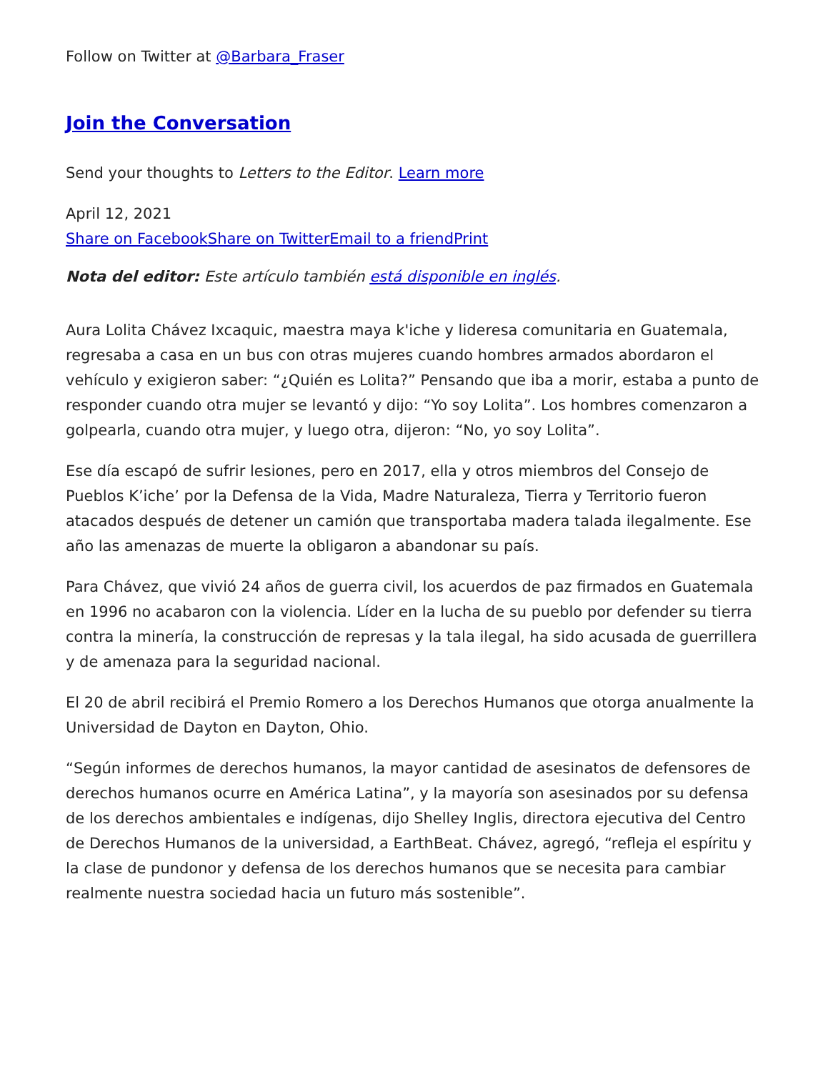Follow on Twitter at @Barbara_Fraser
Join the Conversation
Send your thoughts to Letters to the Editor. Learn more
April 12, 2021
Share on Facebook Share on Twitter Email to a friend Print
Nota del editor: Este artículo también está disponible en inglés.
Aura Lolita Chávez Ixcaquic, maestra maya k'iche y lideresa comunitaria en Guatemala, regresaba a casa en un bus con otras mujeres cuando hombres armados abordaron el vehículo y exigieron saber: “¿Quién es Lolita?” Pensando que iba a morir, estaba a punto de responder cuando otra mujer se levantó y dijo: “Yo soy Lolita”. Los hombres comenzaron a golpearla, cuando otra mujer, y luego otra, dijeron: “No, yo soy Lolita”.
Ese día escapó de sufrir lesiones, pero en 2017, ella y otros miembros del Consejo de Pueblos K’iche’ por la Defensa de la Vida, Madre Naturaleza, Tierra y Territorio fueron atacados después de detener un camión que transportaba madera talada ilegalmente. Ese año las amenazas de muerte la obligaron a abandonar su país.
Para Chávez, que vivió 24 años de guerra civil, los acuerdos de paz firmados en Guatemala en 1996 no acabaron con la violencia. Líder en la lucha de su pueblo por defender su tierra contra la minería, la construcción de represas y la tala ilegal, ha sido acusada de guerrillera y de amenaza para la seguridad nacional.
El 20 de abril recibirá el Premio Romero a los Derechos Humanos que otorga anualmente la Universidad de Dayton en Dayton, Ohio.
“Según informes de derechos humanos, la mayor cantidad de asesinatos de defensores de derechos humanos ocurre en América Latina”, y la mayoría son asesinados por su defensa de los derechos ambientales e indígenas, dijo Shelley Inglis, directora ejecutiva del Centro de Derechos Humanos de la universidad, a EarthBeat. Chávez, agregó, “refleja el espíritu y la clase de pundonor y defensa de los derechos humanos que se necesita para cambiar realmente nuestra sociedad hacia un futuro más sostenible”.